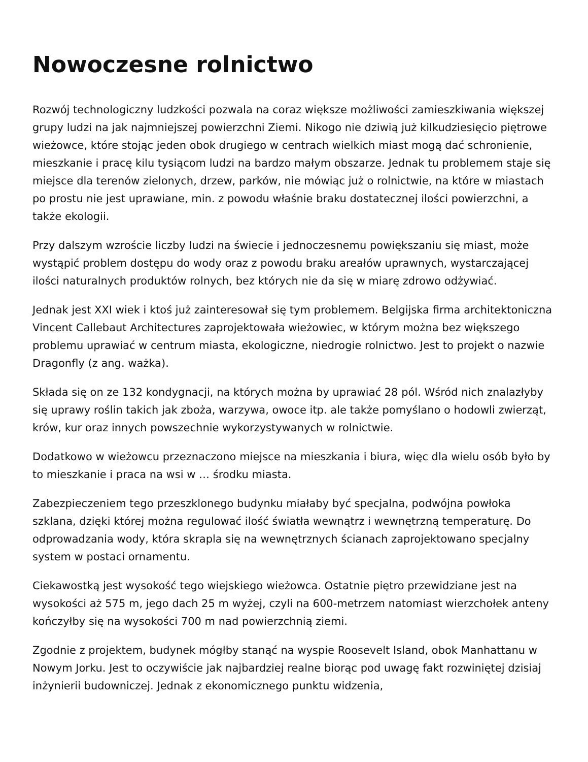Nowoczesne rolnictwo
Rozwój technologiczny ludzkości pozwala na coraz większe możliwości zamieszkiwania większej grupy ludzi na jak najmniejszej powierzchni Ziemi. Nikogo nie dziwią już kilkudziesięcio piętrowe wieżowce, które stojąc jeden obok drugiego w centrach wielkich miast mogą dać schronienie, mieszkanie i pracę kilu tysiącom ludzi na bardzo małym obszarze. Jednak tu problemem staje się miejsce dla terenów zielonych, drzew, parków, nie mówiąc już o rolnictwie, na które w miastach po prostu nie jest uprawiane, min. z powodu właśnie braku dostatecznej ilości powierzchni, a także ekologii.
Przy dalszym wzroście liczby ludzi na świecie i jednoczesnemu powiększaniu się miast, może wystąpić problem dostępu do wody oraz z powodu braku areałów uprawnych, wystarczającej ilości naturalnych produktów rolnych, bez których nie da się w miarę zdrowo odżywiać.
Jednak jest XXI wiek i ktoś już zainteresował się tym problemem. Belgijska firma architektoniczna Vincent Callebaut Architectures zaprojektowała wieżowiec, w którym można bez większego problemu uprawiać w centrum miasta, ekologiczne, niedrogie rolnictwo. Jest to projekt o nazwie Dragonfly (z ang. ważka).
Składa się on ze 132 kondygnacji, na których można by uprawiać 28 pól. Wśród nich znalazłyby się uprawy roślin takich jak zboża, warzywa, owoce itp. ale także pomyślano o hodowli zwierząt, krów, kur oraz innych powszechnie wykorzystywanych w rolnictwie.
Dodatkowo w wieżowcu przeznaczono miejsce na mieszkania i biura, więc dla wielu osób było by to mieszkanie i praca na wsi w … środku miasta.
Zabezpieczeniem tego przeszklonego budynku miałaby być specjalna, podwójna powłoka szklana, dzięki której można regulować ilość światła wewnątrz i wewnętrzną temperaturę. Do odprowadzania wody, która skrapla się na wewnętrznych ścianach zaprojektowano specjalny system w postaci ornamentu.
Ciekawostką jest wysokość tego wiejskiego wieżowca. Ostatnie piętro przewidziane jest na wysokości aż 575 m, jego dach 25 m wyżej, czyli na 600-metrzem natomiast wierzchołek anteny kończyłby się na wysokości 700 m nad powierzchnią ziemi.
Zgodnie z projektem, budynek mógłby stanąć na wyspie Roosevelt Island, obok Manhattanu w Nowym Jorku. Jest to oczywiście jak najbardziej realne biorąc pod uwagę fakt rozwiniętej dzisiaj inżynierii budowniczej. Jednak z ekonomicznego punktu widzenia,